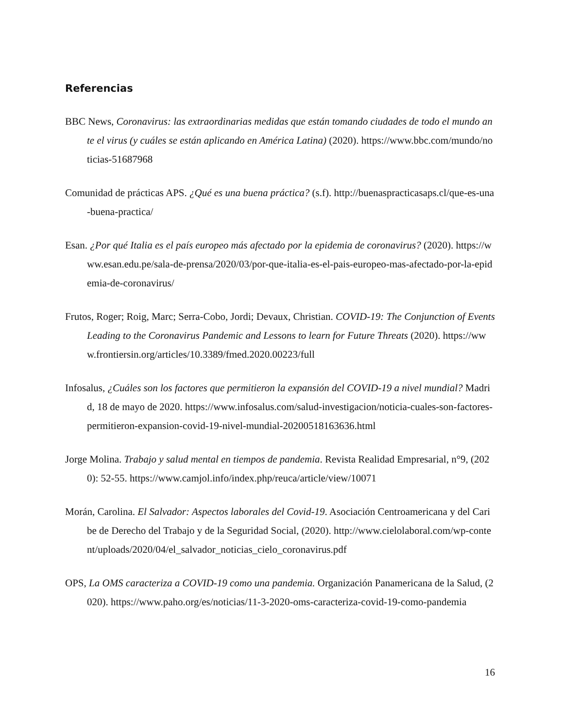Referencias
BBC News, Coronavirus: las extraordinarias medidas que están tomando ciudades de todo el mundo ante el virus (y cuáles se están aplicando en América Latina) (2020). https://www.bbc.com/mundo/noticias-51687968
Comunidad de prácticas APS. ¿Qué es una buena práctica? (s.f). http://buenaspracticasaps.cl/que-es-una-buena-practica/
Esan. ¿Por qué Italia es el país europeo más afectado por la epidemia de coronavirus? (2020). https://www.esan.edu.pe/sala-de-prensa/2020/03/por-que-italia-es-el-pais-europeo-mas-afectado-por-la-epidemia-de-coronavirus/
Frutos, Roger; Roig, Marc; Serra-Cobo, Jordi; Devaux, Christian. COVID-19: The Conjunction of Events Leading to the Coronavirus Pandemic and Lessons to learn for Future Threats (2020). https://www.frontiersin.org/articles/10.3389/fmed.2020.00223/full
Infosalus, ¿Cuáles son los factores que permitieron la expansión del COVID-19 a nivel mundial? Madrid, 18 de mayo de 2020. https://www.infosalus.com/salud-investigacion/noticia-cuales-son-factores-permitieron-expansion-covid-19-nivel-mundial-20200518163636.html
Jorge Molina. Trabajo y salud mental en tiempos de pandemia. Revista Realidad Empresarial, n°9, (2020): 52-55. https://www.camjol.info/index.php/reuca/article/view/10071
Morán, Carolina. El Salvador: Aspectos laborales del Covid-19. Asociación Centroamericana y del Caribe de Derecho del Trabajo y de la Seguridad Social, (2020). http://www.cielolaboral.com/wp-content/uploads/2020/04/el_salvador_noticias_cielo_coronavirus.pdf
OPS, La OMS caracteriza a COVID-19 como una pandemia. Organización Panamericana de la Salud, (2020). https://www.paho.org/es/noticias/11-3-2020-oms-caracteriza-covid-19-como-pandemia
16